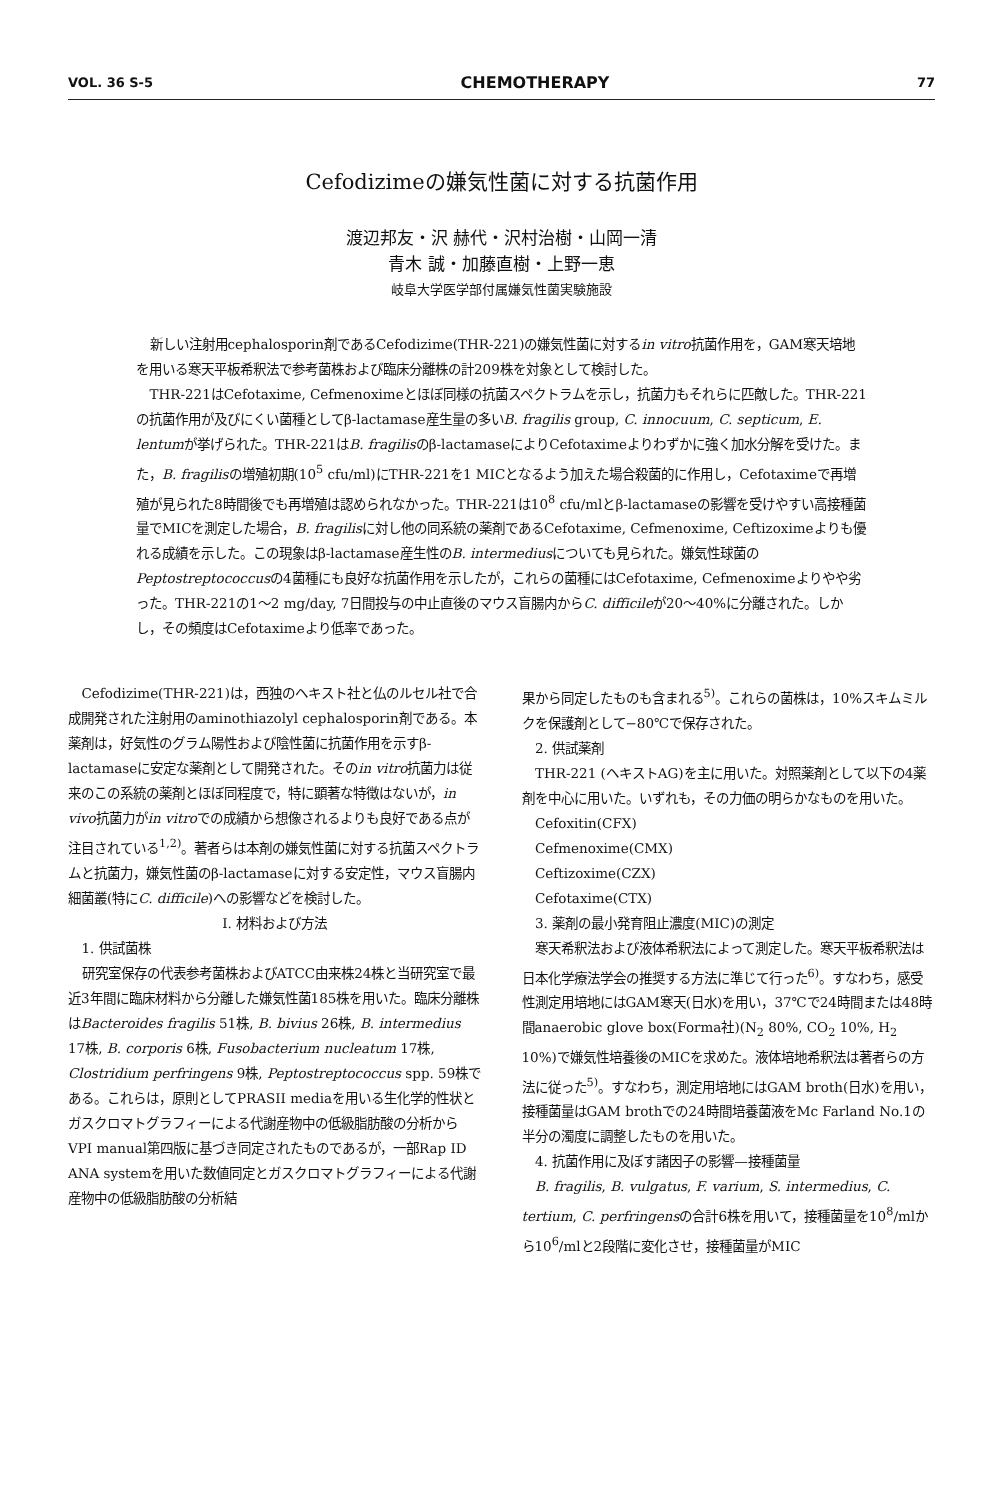VOL. 36 S-5 CHEMOTHERAPY 77
Cefodizimeの嫌気性菌に対する抗菌作用
渡辺邦友・沢 赫代・沢村治樹・山岡一清
青木 誠・加藤直樹・上野一恵
岐阜大学医学部付属嫌気性菌実験施設
新しい注射用cephalosporin剤であるCefodizime(THR-221)の嫌気性菌に対するin vitro抗菌作用を，GAM寒天培地を用いる寒天平板希釈法で参考菌株および臨床分離株の計209株を対象として検討した。
THR-221はCefotaxime, Cefmenoximeとほぼ同様の抗菌スペクトラムを示し，抗菌力もそれらに匹敵した。THR-221の抗菌作用が及びにくい菌種としてβ-lactamase産生量の多いB. fragilis group, C. innocuum, C. septicum, E. lentumが挙げられた。THR-221はB. fragilisのβ-lactamaseによりCefotaximeよりわずかに強く加水分解を受けた。また，B. fragilisの増殖初期(10<sup>5</sup> cfu/ml)にTHR-221を1 MICとなるよう加えた場合殺菌的に作用し，Cefotaximeで再増殖が見られた8時間後でも再増殖は認められなかった。THR-221は10<sup>8</sup> cfu/mlとβ-lactamaseの影響を受けやすい高接種菌量でMICを測定した場合，B. fragilisに対し他の同系統の薬剤であるCefotaxime, Cefmenoxime, Ceftizoximeよりも優れる成績を示した。この現象はβ-lactamase産生性のB. intermediusについても見られた。嫌気性球菌のPeptostreptococcusの4菌種にも良好な抗菌作用を示したが，これらの菌種にはCefotaxime, Cefmenoximeよりやや劣った。THR-221の1〜2 mg/day, 7日間投与の中止直後のマウス盲腸内からC. difficileが20〜40%に分離された。しかし，その頻度はCefotaximeより低率であった。
Cefodizime(THR-221)は，西独のヘキスト社と仏のルセル社で合成開発された注射用のaminothiazolyl cephalosporin剤である。本薬剤は，好気性のグラム陽性および陰性菌に抗菌作用を示すβ-lactamaseに安定な薬剤として開発された。そのin vitro抗菌力は従来のこの系統の薬剤とほぼ同程度で，特に顕著な特徴はないが，in vivo抗菌力がin vitroでの成績から想像されるよりも良好である点が注目されている<sup>1,2)</sup>。著者らは本剤の嫌気性菌に対する抗菌スペクトラムと抗菌力，嫌気性菌のβ-lactamaseに対する安定性，マウス盲腸内細菌叢(特にC. difficile)への影響などを検討した。
I. 材料および方法
1. 供試菌株
研究室保存の代表参考菌株およびATCC由来株24株と当研究室で最近3年間に臨床材料から分離した嫌気性菌185株を用いた。臨床分離株はBacteroides fragilis 51株, B. bivius 26株, B. intermedius 17株, B. corporis 6株, Fusobacterium nucleatum 17株, Clostridium perfringens 9株, Peptostreptococcus spp. 59株である。これらは，原則としてPRASII mediaを用いる生化学的性状とガスクロマトグラフィーによる代謝産物中の低級脂肪酸の分析からVPI manual第四版に基づき同定されたものであるが，一部Rap ID ANA systemを用いた数値同定とガスクロマトグラフィーによる代謝産物中の低級脂肪酸の分析結
果から同定したものも含まれる<sup>5)</sup>。これらの菌株は，10%スキムミルクを保護剤として−80℃で保存された。
2. 供試薬剤
THR-221 (ヘキストAG)を主に用いた。対照薬剤として以下の4薬剤を中心に用いた。いずれも，その力価の明らかなものを用いた。
Cefoxitin(CFX)
Cefmenoxime(CMX)
Ceftizoxime(CZX)
Cefotaxime(CTX)
3. 薬剤の最小発育阻止濃度(MIC)の測定
寒天希釈法および液体希釈法によって測定した。寒天平板希釈法は日本化学療法学会の推奨する方法に準じて行った<sup>6)</sup>。すなわち，感受性測定用培地にはGAM寒天(日水)を用い，37℃で24時間または48時間anaerobic glove box(Forma社)(N<sub>2</sub> 80%, CO<sub>2</sub> 10%, H<sub>2</sub> 10%)で嫌気性培養後のMICを求めた。液体培地希釈法は著者らの方法に従った<sup>5)</sup>。すなわち，測定用培地にはGAM broth(日水)を用い，接種菌量はGAM brothでの24時間培養菌液をMc Farland No.1の半分の濁度に調整したものを用いた。
4. 抗菌作用に及ぼす諸因子の影響—接種菌量
B. fragilis, B. vulgatus, F. varium, S. intermedius, C. tertium, C. perfringensの合計6株を用いて，接種菌量を10<sup>8</sup>/mlから10<sup>6</sup>/mlと2段階に変化させ，接種菌量がMIC